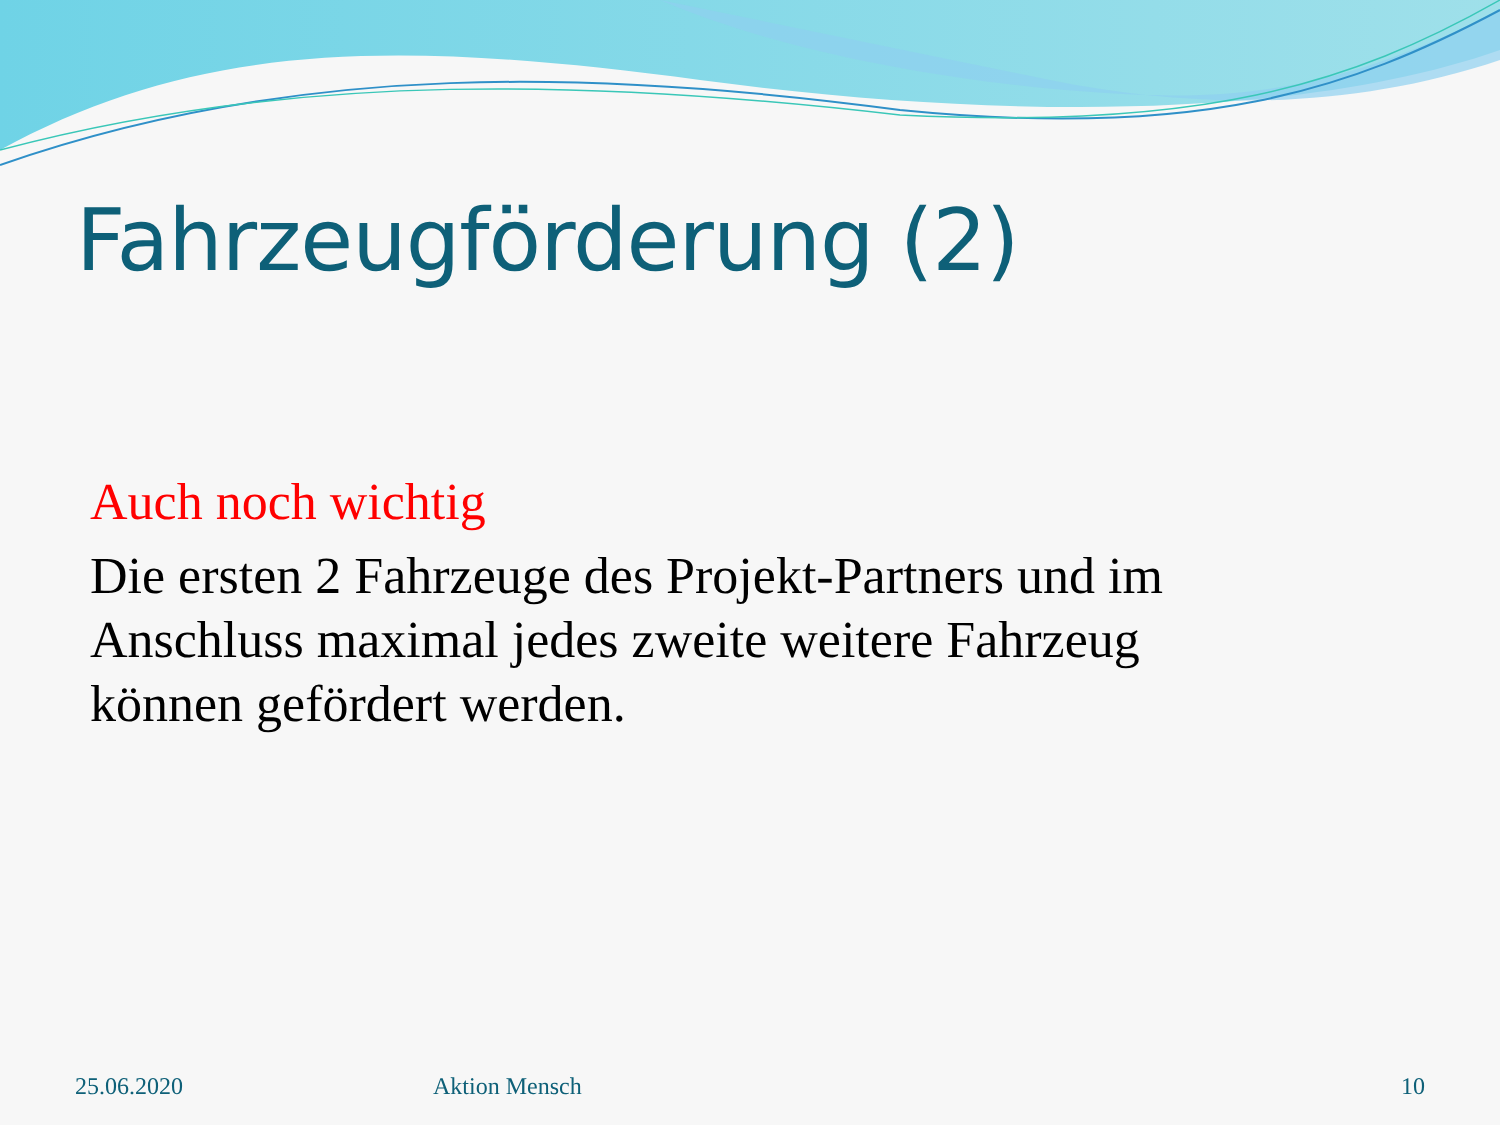Fahrzeugförderung (2)
Auch noch wichtig
Die ersten 2 Fahrzeuge des Projekt-Partners und im
Anschluss maximal jedes zweite weitere Fahrzeug
können gefördert werden.
25.06.2020 Aktion Mensch 10